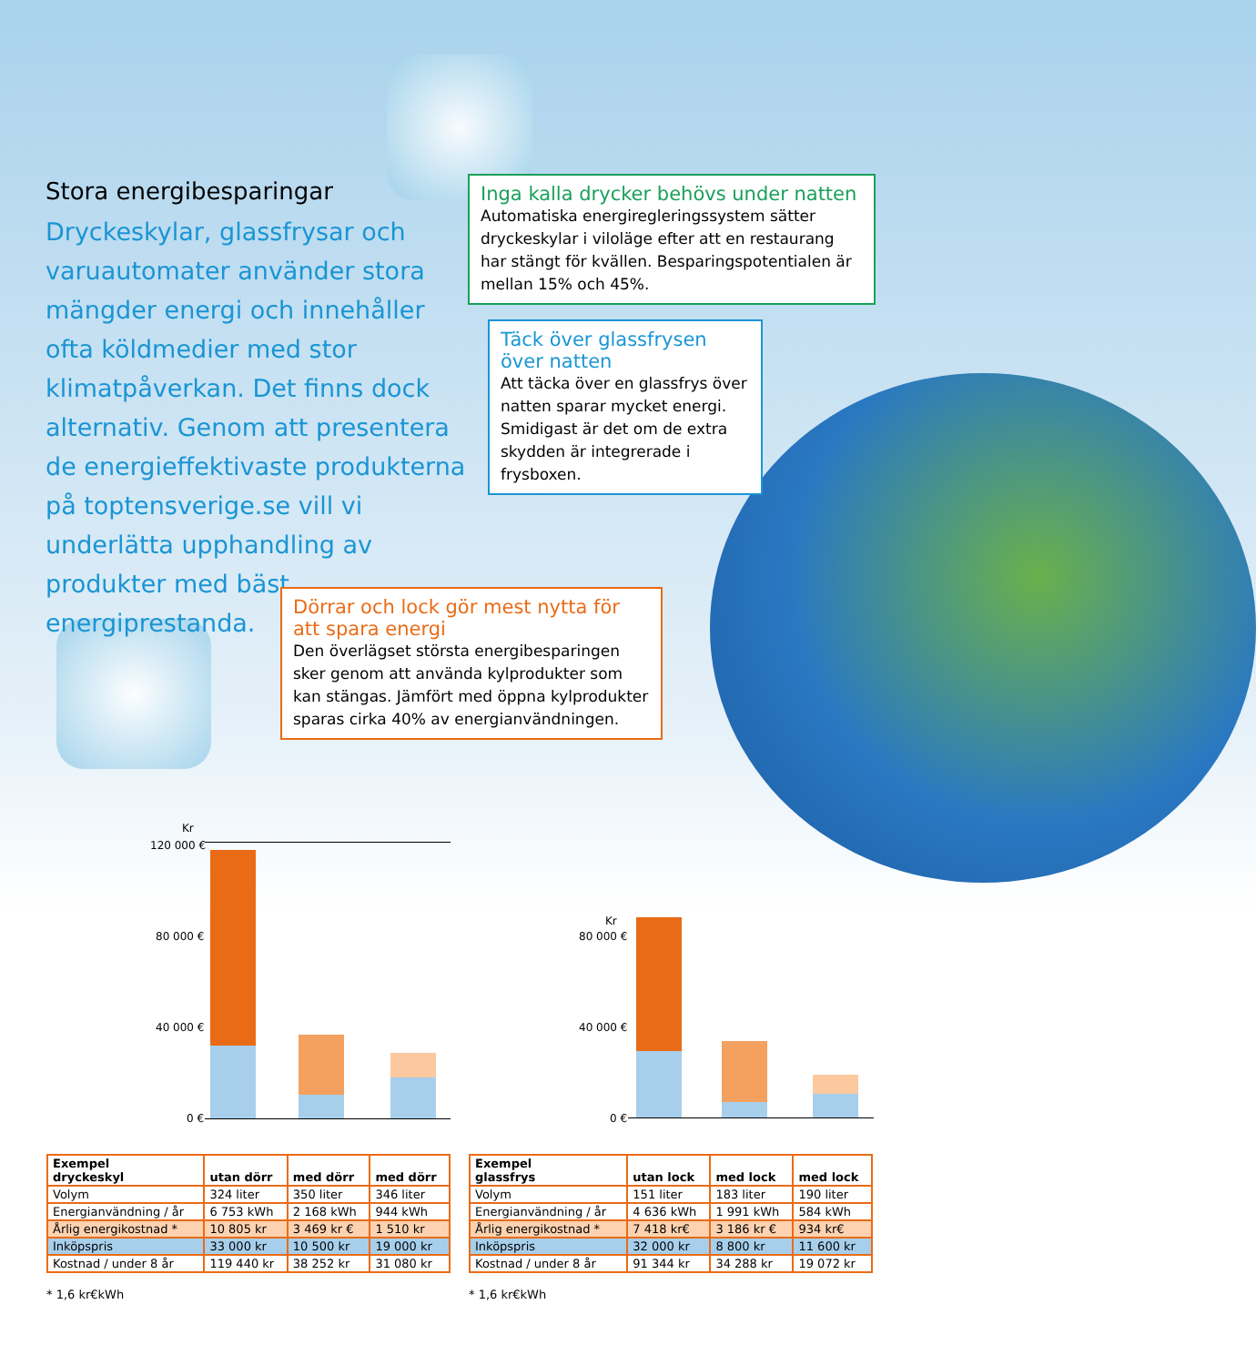Stora energibesparingar
Dryckeskylar, glassfrysar och varu­automater använder stora mängder energi och innehåller ofta köldmedier med stor klimatpåverkan. Det finns dock alternativ. Genom att presentera de energieffektivaste produkterna på toptensverige.se vill vi underlätta upphandling av produkter med bäst energiprestanda.
Inga kalla drycker behövs under natten
Automatiska energiregleringssystem sätter dryckes­kylar i viloläge efter att en restaurang har stängt för kvällen. Besparingspotentialen är mellan 15% och 45%.
Täck över glassfrysen över natten
Att täcka över en glassfrys över natten sparar mycket energi. Smidigast är det om de extra skydden är integrerade i frysboxen.
Dörrar och lock gör mest nytta för att spara energi
Den överlägset största energibesparingen sker genom att använda kylprodukter som kan stängas. Jämfört med öppna kylprodukter sparas cirka 40% av energianvändningen.
Kr
120 000 €
80 000 €
40 000 €
0 €
Kr
80 000 €
40 000 €
0 €
| Exempel dryckeskyl | utan dörr | med dörr | med dörr |
| --- | --- | --- | --- |
| Volym | 324 liter | 350 liter | 346 liter |
| Energianvändning / år | 6 753 kWh | 2 168 kWh | 944 kWh |
| Årlig energikostnad * | 10 805 kr | 3 469 kr € | 1 510 kr |
| Inköpspris | 33 000 kr | 10 500 kr | 19 000 kr |
| Kostnad / under 8 år | 119 440 kr | 38 252 kr | 31 080 kr |
| Exempel glassfrys | utan lock | med lock | med lock |
| --- | --- | --- | --- |
| Volym | 151 liter | 183 liter | 190 liter |
| Energianvändning / år | 4 636 kWh | 1 991 kWh | 584 kWh |
| Årlig energikostnad * | 7 418 kr€ | 3 186 kr € | 934 kr€ |
| Inköpspris | 32 000 kr | 8 800 kr | 11 600 kr |
| Kostnad / under 8 år | 91 344 kr | 34 288 kr | 19 072 kr |
* 1,6 kr€kWh * 1,6 kr€kWh